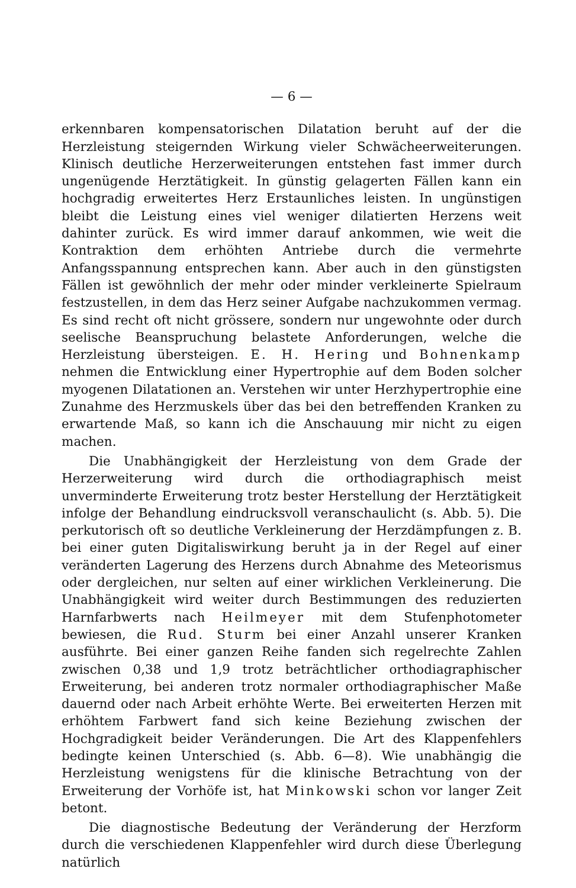— 6 —
erkennbaren kompensatorischen Dilatation beruht auf der die Herzleistung steigernden Wirkung vieler Schwächeerweiterungen. Klinisch deutliche Herzerweiterungen entstehen fast immer durch ungenügende Herztätigkeit. In günstig gelagerten Fällen kann ein hochgradig erweitertes Herz Erstaunliches leisten. In ungünstigen bleibt die Leistung eines viel weniger dilatierten Herzens weit dahinter zurück. Es wird immer darauf ankommen, wie weit die Kontraktion dem erhöhten Antriebe durch die vermehrte Anfangsspannung entsprechen kann. Aber auch in den günstigsten Fällen ist gewöhnlich der mehr oder minder verkleinerte Spielraum festzustellen, in dem das Herz seiner Aufgabe nachzukommen vermag. Es sind recht oft nicht grössere, sondern nur ungewohnte oder durch seelische Beanspruchung belastete Anforderungen, welche die Herzleistung übersteigen. E. H. Hering und Bohnenkamp nehmen die Entwicklung einer Hypertrophie auf dem Boden solcher myogenen Dilatationen an. Verstehen wir unter Herzhypertrophie eine Zunahme des Herzmuskels über das bei den betreffenden Kranken zu erwartende Maß, so kann ich die Anschauung mir nicht zu eigen machen.
Die Unabhängigkeit der Herzleistung von dem Grade der Herzerweiterung wird durch die orthodiagraphisch meist unverminderte Erweiterung trotz bester Herstellung der Herztätigkeit infolge der Behandlung eindrucksvoll veranschaulicht (s. Abb. 5). Die perkutorisch oft so deutliche Verkleinerung der Herzdämpfungen z. B. bei einer guten Digitaliswirkung beruht ja in der Regel auf einer veränderten Lagerung des Herzens durch Abnahme des Meteorismus oder dergleichen, nur selten auf einer wirklichen Verkleinerung. Die Unabhängigkeit wird weiter durch Bestimmungen des reduzierten Harnfarbwerts nach Heilmeyer mit dem Stufenphotometer bewiesen, die Rud. Sturm bei einer Anzahl unserer Kranken ausführte. Bei einer ganzen Reihe fanden sich regelrechte Zahlen zwischen 0,38 und 1,9 trotz beträchtlicher orthodiagraphischer Erweiterung, bei anderen trotz normaler orthodiagraphischer Maße dauernd oder nach Arbeit erhöhte Werte. Bei erweiterten Herzen mit erhöhtem Farbwert fand sich keine Beziehung zwischen der Hochgradigkeit beider Veränderungen. Die Art des Klappenfehlers bedingte keinen Unterschied (s. Abb. 6—8). Wie unabhängig die Herzleistung wenigstens für die klinische Betrachtung von der Erweiterung der Vorhöfe ist, hat Minkowski schon vor langer Zeit betont.
Die diagnostische Bedeutung der Veränderung der Herzform durch die verschiedenen Klappenfehler wird durch diese Überlegung natürlich